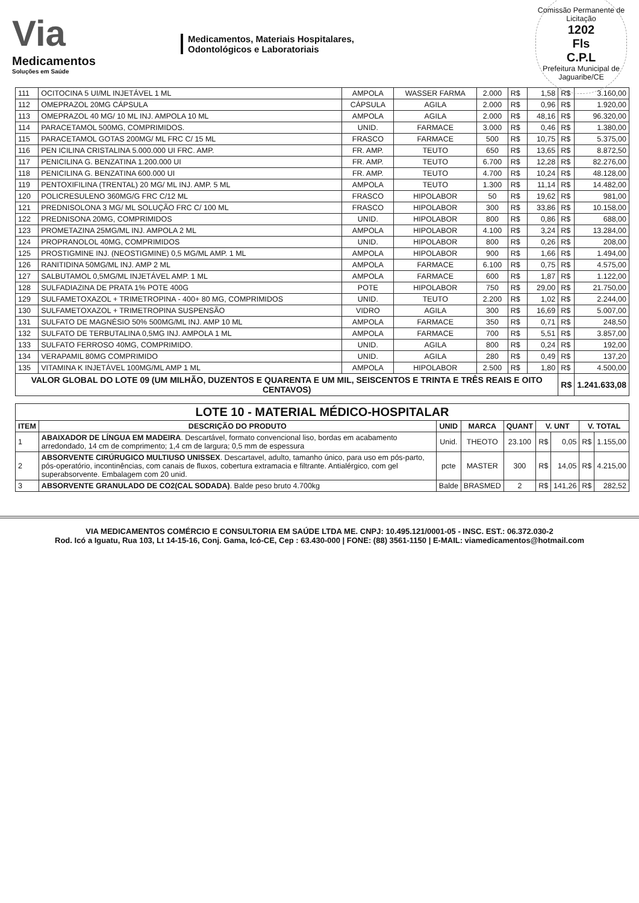Via
Medicamentos
Soluções em Saúde
Medicamentos, Materiais Hospitalares,
Odontológicos e Laboratoriais
Comissão Permanente de Licitação
1202
Fls
C.P.L
Prefeitura Municipal de Jaguaribe/CE
| 111 | OCITOCINA 5 UI/ML INJETÁVEL 1 ML | AMPOLA | WASSER FARMA | 2.000 | R$ | 1,58 | R$ | 3.160,00 |
| 112 | OMEPRAZOL 20MG CÁPSULA | CÁPSULA | AGILA | 2.000 | R$ | 0,96 | R$ | 1.920,00 |
| 113 | OMEPRAZOL 40 MG/ 10 ML INJ. AMPOLA 10 ML | AMPOLA | AGILA | 2.000 | R$ | 48,16 | R$ | 96.320,00 |
| 114 | PARACETAMOL 500MG, COMPRIMIDOS. | UNID. | FARMACE | 3.000 | R$ | 0,46 | R$ | 1.380,00 |
| 115 | PARACETAMOL GOTAS 200MG/ ML FRC C/ 15 ML | FRASCO | FARMACE | 500 | R$ | 10,75 | R$ | 5.375,00 |
| 116 | PEN ICILINA CRISTALINA 5.000.000 UI FRC. AMP. | FR. AMP. | TEUTO | 650 | R$ | 13,65 | R$ | 8.872,50 |
| 117 | PENICILINA G. BENZATINA 1.200.000 UI | FR. AMP. | TEUTO | 6.700 | R$ | 12,28 | R$ | 82.276,00 |
| 118 | PENICILINA G. BENZATINA 600.000 UI | FR. AMP. | TEUTO | 4.700 | R$ | 10,24 | R$ | 48.128,00 |
| 119 | PENTOXIFILINA (TRENTAL) 20 MG/ ML INJ. AMP. 5 ML | AMPOLA | TEUTO | 1.300 | R$ | 11,14 | R$ | 14.482,00 |
| 120 | POLICRESULENO 360MG/G FRC C/12 ML | FRASCO | HIPOLABOR | 50 | R$ | 19,62 | R$ | 981,00 |
| 121 | PREDNISOLONA 3 MG/ ML SOLUÇÃO FRC C/ 100 ML | FRASCO | HIPOLABOR | 300 | R$ | 33,86 | R$ | 10.158,00 |
| 122 | PREDNISONA 20MG, COMPRIMIDOS | UNID. | HIPOLABOR | 800 | R$ | 0,86 | R$ | 688,00 |
| 123 | PROMETAZINA 25MG/ML INJ. AMPOLA 2 ML | AMPOLA | HIPOLABOR | 4.100 | R$ | 3,24 | R$ | 13.284,00 |
| 124 | PROPRANOLOL 40MG, COMPRIMIDOS | UNID. | HIPOLABOR | 800 | R$ | 0,26 | R$ | 208,00 |
| 125 | PROSTIGMINE INJ. (NEOSTIGMINE) 0,5 MG/ML AMP. 1 ML | AMPOLA | HIPOLABOR | 900 | R$ | 1,66 | R$ | 1.494,00 |
| 126 | RANITIDINA 50MG/ML INJ. AMP 2 ML | AMPOLA | FARMACE | 6.100 | R$ | 0,75 | R$ | 4.575,00 |
| 127 | SALBUTAMOL 0,5MG/ML INJETÁVEL AMP. 1 ML | AMPOLA | FARMACE | 600 | R$ | 1,87 | R$ | 1.122,00 |
| 128 | SULFADIAZINA DE PRATA 1% POTE 400G | POTE | HIPOLABOR | 750 | R$ | 29,00 | R$ | 21.750,00 |
| 129 | SULFAMETOXAZOL + TRIMETROPINA - 400+ 80 MG, COMPRIMIDOS | UNID. | TEUTO | 2.200 | R$ | 1,02 | R$ | 2.244,00 |
| 130 | SULFAMETOXAZOL + TRIMETROPINA SUSPENSÃO | VIDRO | AGILA | 300 | R$ | 16,69 | R$ | 5.007,00 |
| 131 | SULFATO DE MAGNÉSIO 50% 500MG/ML INJ. AMP 10 ML | AMPOLA | FARMACE | 350 | R$ | 0,71 | R$ | 248,50 |
| 132 | SULFATO DE TERBUTALINA 0,5MG INJ. AMPOLA 1 ML | AMPOLA | FARMACE | 700 | R$ | 5,51 | R$ | 3.857,00 |
| 133 | SULFATO FERROSO 40MG, COMPRIMIDO. | UNID. | AGILA | 800 | R$ | 0,24 | R$ | 192,00 |
| 134 | VERAPAMIL 80MG COMPRIMIDO | UNID. | AGILA | 280 | R$ | 0,49 | R$ | 137,20 |
| 135 | VITAMINA K INJETÁVEL 100MG/ML AMP 1 ML | AMPOLA | HIPOLABOR | 2.500 | R$ | 1,80 | R$ | 4.500,00 |
| VALOR GLOBAL DO LOTE 09 (UM MILHÃO, DUZENTOS E QUARENTA E UM MIL, SEISCENTOS E TRINTA E TRÊS REAIS E OITO CENTAVOS) | | | | | | | R$ | 1.241.633,08 |
| LOTE 10 - MATERIAL MÉDICO-HOSPITALAR | | | | | | | | |
| --- | --- | --- | --- | --- | --- | --- | --- | --- |
| ITEM | DESCRIÇÃO DO PRODUTO | UNID | MARCA | QUANT | V. UNT | | V. TOTAL | |
| 1 | ABAIXADOR DE LÍNGUA EM MADEIRA . Descartável, formato convencional liso, bordas em acabamento arredondado, 14 cm de comprimento; 1,4 cm de largura; 0,5 mm de espessura | Unid. | THEOTO | 23.100 | R$ | 0,05 | R$ | 1.155,00 |
| 2 | ABSORVENTE CIRÚRUGICO MULTIUSO UNISSEX . Descartavel, adulto, tamanho único, para uso em pós-parto, pós-operatório, incontinências, com canais de fluxos, cobertura extramacia e filtrante. Antialérgico, com gel superabsorvente. Embalagem com 20 unid. | pcte | MASTER | 300 | R$ | 14,05 | R$ | 4.215,00 |
| 3 | ABSORVENTE GRANULADO DE CO2(CAL SODADA) . Balde peso bruto 4.700kg | Balde | BRASMED | 2 | R$ | 141,26 | R$ | 282,52 |
VIA MEDICAMENTOS COMÉRCIO E CONSULTORIA EM SAÚDE LTDA ME. CNPJ: 10.495.121/0001-05 - INSC. EST.: 06.372.030-2
Rod. Icó a Iguatu, Rua 103, Lt 14-15-16, Conj. Gama, Icó-CE, Cep : 63.430-000 | FONE: (88) 3561-1150 | E-MAIL: viamedicamentos@hotmail.com